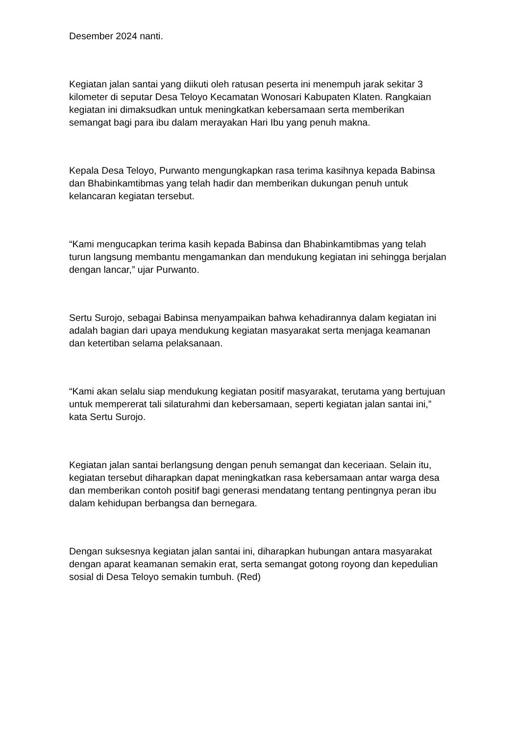Desember 2024 nanti.
Kegiatan jalan santai yang diikuti oleh ratusan peserta ini menempuh jarak sekitar 3 kilometer di seputar Desa Teloyo Kecamatan Wonosari Kabupaten Klaten. Rangkaian kegiatan ini dimaksudkan untuk meningkatkan kebersamaan serta memberikan semangat bagi para ibu dalam merayakan Hari Ibu yang penuh makna.
Kepala Desa Teloyo, Purwanto mengungkapkan rasa terima kasihnya kepada Babinsa dan Bhabinkamtibmas yang telah hadir dan memberikan dukungan penuh untuk kelancaran kegiatan tersebut.
“Kami mengucapkan terima kasih kepada Babinsa dan Bhabinkamtibmas yang telah turun langsung membantu mengamankan dan mendukung kegiatan ini sehingga berjalan dengan lancar,” ujar Purwanto.
Sertu Surojo, sebagai Babinsa menyampaikan bahwa kehadirannya dalam kegiatan ini adalah bagian dari upaya mendukung kegiatan masyarakat serta menjaga keamanan dan ketertiban selama pelaksanaan.
“Kami akan selalu siap mendukung kegiatan positif masyarakat, terutama yang bertujuan untuk mempererat tali silaturahmi dan kebersamaan, seperti kegiatan jalan santai ini,” kata Sertu Surojo.
Kegiatan jalan santai berlangsung dengan penuh semangat dan keceriaan. Selain itu, kegiatan tersebut diharapkan dapat meningkatkan rasa kebersamaan antar warga desa dan memberikan contoh positif bagi generasi mendatang tentang pentingnya peran ibu dalam kehidupan berbangsa dan bernegara.
Dengan suksesnya kegiatan jalan santai ini, diharapkan hubungan antara masyarakat dengan aparat keamanan semakin erat, serta semangat gotong royong dan kepedulian sosial di Desa Teloyo semakin tumbuh. (Red)